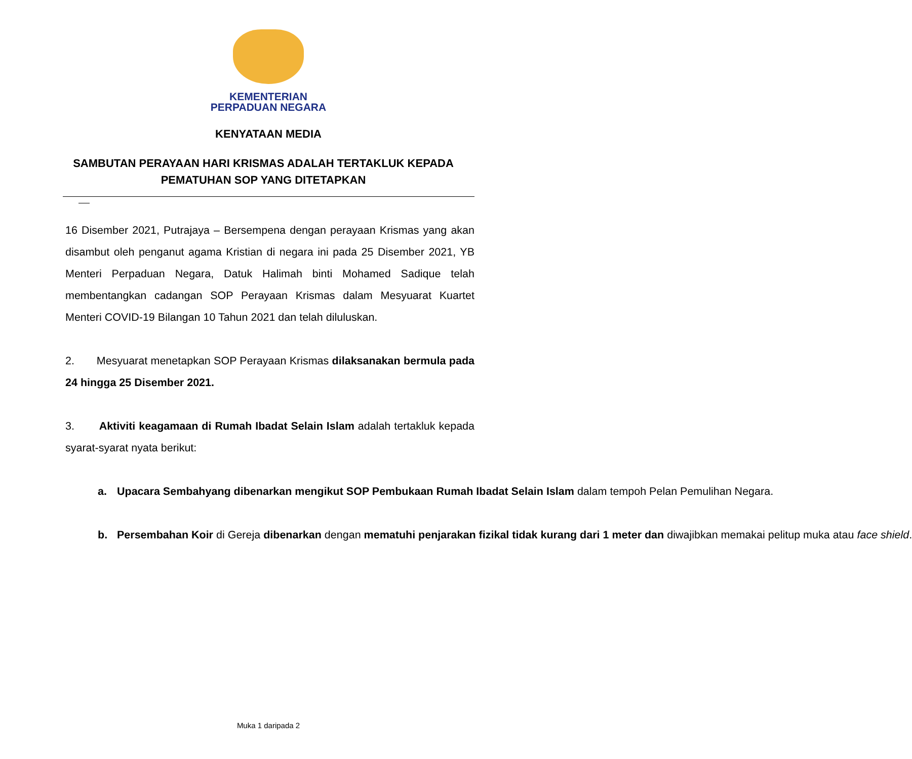KEMENTERIAN
PERPADUAN NEGARA
KENYATAAN MEDIA
SAMBUTAN PERAYAAN HARI KRISMAS ADALAH TERTAKLUK KEPADA PEMATUHAN SOP YANG DITETAPKAN
16 Disember 2021, Putrajaya – Bersempena dengan perayaan Krismas yang akan disambut oleh penganut agama Kristian di negara ini pada 25 Disember 2021, YB Menteri Perpaduan Negara, Datuk Halimah binti Mohamed Sadique telah membentangkan cadangan SOP Perayaan Krismas dalam Mesyuarat Kuartet Menteri COVID-19 Bilangan 10 Tahun 2021 dan telah diluluskan.
2. Mesyuarat menetapkan SOP Perayaan Krismas dilaksanakan bermula pada 24 hingga 25 Disember 2021.
3. Aktiviti keagamaan di Rumah Ibadat Selain Islam adalah tertakluk kepada syarat-syarat nyata berikut:
a. Upacara Sembahyang dibenarkan mengikut SOP Pembukaan Rumah Ibadat Selain Islam dalam tempoh Pelan Pemulihan Negara.
b. Persembahan Koir di Gereja dibenarkan dengan mematuhi penjarakan fizikal tidak kurang dari 1 meter dan diwajibkan memakai pelitup muka atau face shield.
Muka 1 daripada 2